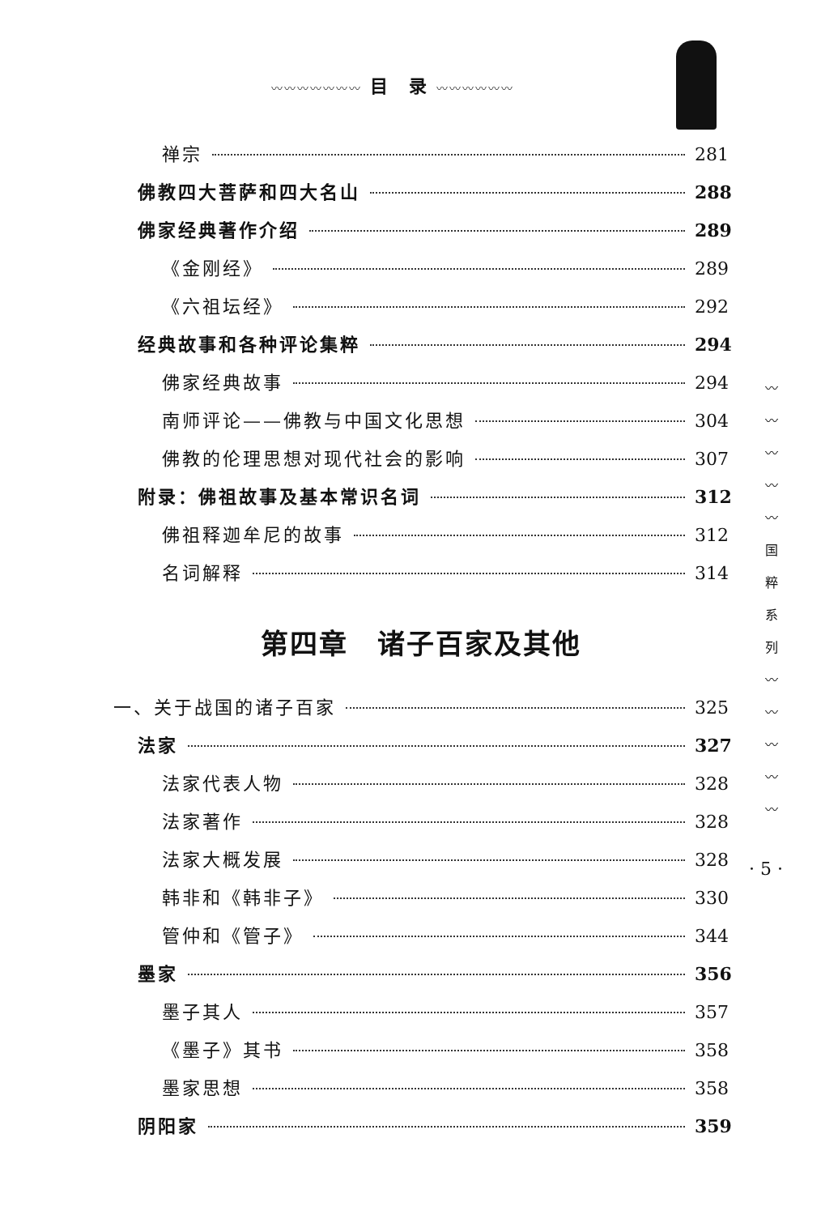〰〰〰〰〰〰〰 目　录 〰〰〰〰〰〰
禅宗 281
佛教四大菩萨和四大名山 288
佛家经典著作介绍 289
《金刚经》 289
《六祖坛经》 292
经典故事和各种评论集粹 294
佛家经典故事 294
南师评论——佛教与中国文化思想 304
佛教的伦理思想对现代社会的影响 307
附录：佛祖故事及基本常识名词 312
佛祖释迦牟尼的故事 312
名词解释 314
第四章　诸子百家及其他
一、关于战国的诸子百家 325
法家 327
法家代表人物 328
法家著作 328
法家大概发展 328
韩非和《韩非子》 330
管仲和《管子》 344
墨家 356
墨子其人 357
《墨子》其书 358
墨家思想 358
阴阳家 359
〰
〰
〰
〰
〰
国
粹
系
列
〰
〰
〰
〰
〰
· 5 ·